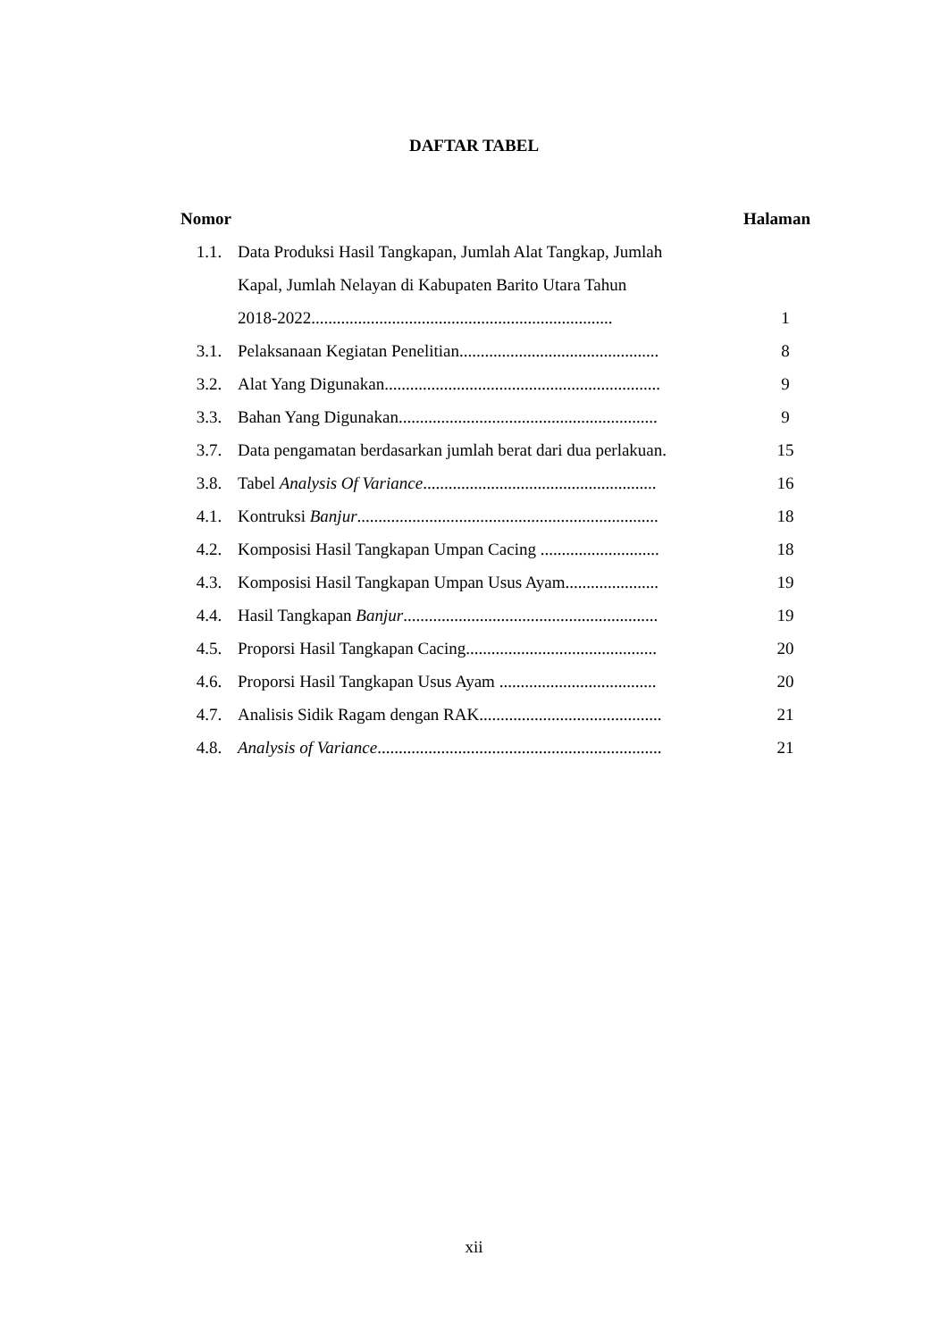DAFTAR TABEL
| Nomor | | Halaman |
| --- | --- | --- |
| 1.1. | Data Produksi Hasil Tangkapan, Jumlah Alat Tangkap, Jumlah | |
| | Kapal, Jumlah Nelayan di Kabupaten Barito Utara Tahun | |
| | 2018-2022....................................................................... | 1 |
| 3.1. | Pelaksanaan Kegiatan Penelitian............................................... | 8 |
| 3.2. | Alat Yang Digunakan................................................................. | 9 |
| 3.3. | Bahan Yang Digunakan............................................................. | 9 |
| 3.7. | Data pengamatan berdasarkan jumlah berat dari dua perlakuan. | 15 |
| 3.8. | Tabel Analysis Of Variance ....................................................... | 16 |
| 4.1. | Kontruksi Banjur ....................................................................... | 18 |
| 4.2. | Komposisi Hasil Tangkapan Umpan Cacing ............................ | 18 |
| 4.3. | Komposisi Hasil Tangkapan Umpan Usus Ayam...................... | 19 |
| 4.4. | Hasil Tangkapan Banjur ............................................................ | 19 |
| 4.5. | Proporsi Hasil Tangkapan Cacing............................................. | 20 |
| 4.6. | Proporsi Hasil Tangkapan Usus Ayam ..................................... | 20 |
| 4.7. | Analisis Sidik Ragam dengan RAK........................................... | 21 |
| 4.8. | Analysis of Variance ................................................................... | 21 |
xii